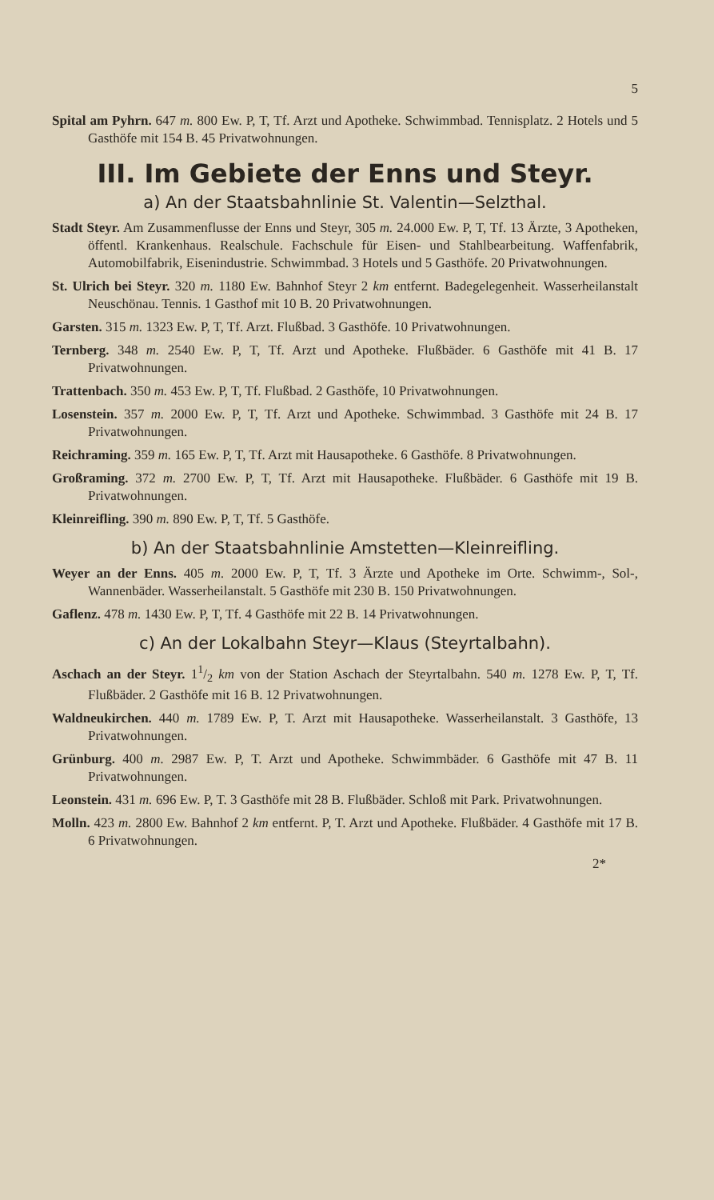5
Spital am Pyhrn. 647 m. 800 Ew. P, T, Tf. Arzt und Apotheke. Schwimmbad. Tennisplatz. 2 Hotels und 5 Gasthöfe mit 154 B. 45 Privatwohnungen.
III. Im Gebiete der Enns und Steyr.
a) An der Staatsbahnlinie St. Valentin—Selzthal.
Stadt Steyr. Am Zusammenflusse der Enns und Steyr, 305 m. 24.000 Ew. P, T, Tf. 13 Ärzte, 3 Apotheken, öffentl. Krankenhaus. Realschule. Fachschule für Eisen- und Stahlbearbeitung. Waffenfabrik, Automobilfabrik, Eisenindustrie. Schwimmbad. 3 Hotels und 5 Gasthöfe. 20 Privatwohnungen.
St. Ulrich bei Steyr. 320 m. 1180 Ew. Bahnhof Steyr 2 km entfernt. Badegelegenheit. Wasserheilanstalt Neuschönau. Tennis. 1 Gasthof mit 10 B. 20 Privatwohnungen.
Garsten. 315 m. 1323 Ew. P, T, Tf. Arzt. Flußbad. 3 Gasthöfe. 10 Privatwohnungen.
Ternberg. 348 m. 2540 Ew. P, T, Tf. Arzt und Apotheke. Flußbäder. 6 Gasthöfe mit 41 B. 17 Privatwohnungen.
Trattenbach. 350 m. 453 Ew. P, T, Tf. Flußbad. 2 Gasthöfe, 10 Privatwohnungen.
Losenstein. 357 m. 2000 Ew. P, T, Tf. Arzt und Apotheke. Schwimmbad. 3 Gasthöfe mit 24 B. 17 Privatwohnungen.
Reichraming. 359 m. 165 Ew. P, T, Tf. Arzt mit Hausapotheke. 6 Gasthöfe. 8 Privatwohnungen.
Großraming. 372 m. 2700 Ew. P, T, Tf. Arzt mit Hausapotheke. Flußbäder. 6 Gasthöfe mit 19 B. Privatwohnungen.
Kleinreifling. 390 m. 890 Ew. P, T, Tf. 5 Gasthöfe.
b) An der Staatsbahnlinie Amstetten—Kleinreifling.
Weyer an der Enns. 405 m. 2000 Ew. P, T, Tf. 3 Ärzte und Apotheke im Orte. Schwimm-, Sol-, Wannenbäder. Wasserheilanstalt. 5 Gasthöfe mit 230 B. 150 Privatwohnungen.
Gaflenz. 478 m. 1430 Ew. P, T, Tf. 4 Gasthöfe mit 22 B. 14 Privatwohnungen.
c) An der Lokalbahn Steyr—Klaus (Steyrtalbahn).
Aschach an der Steyr. 11/2 km von der Station Aschach der Steyrtalbahn. 540 m. 1278 Ew. P, T, Tf. Flußbäder. 2 Gasthöfe mit 16 B. 12 Privatwohnungen.
Waldneukirchen. 440 m. 1789 Ew. P, T. Arzt mit Hausapotheke. Wasserheilanstalt. 3 Gasthöfe, 13 Privatwohnungen.
Grünburg. 400 m. 2987 Ew. P, T. Arzt und Apotheke. Schwimmbäder. 6 Gasthöfe mit 47 B. 11 Privatwohnungen.
Leonstein. 431 m. 696 Ew. P, T. 3 Gasthöfe mit 28 B. Flußbäder. Schloß mit Park. Privatwohnungen.
Molln. 423 m. 2800 Ew. Bahnhof 2 km entfernt. P, T. Arzt und Apotheke. Flußbäder. 4 Gasthöfe mit 17 B. 6 Privatwohnungen.
2*